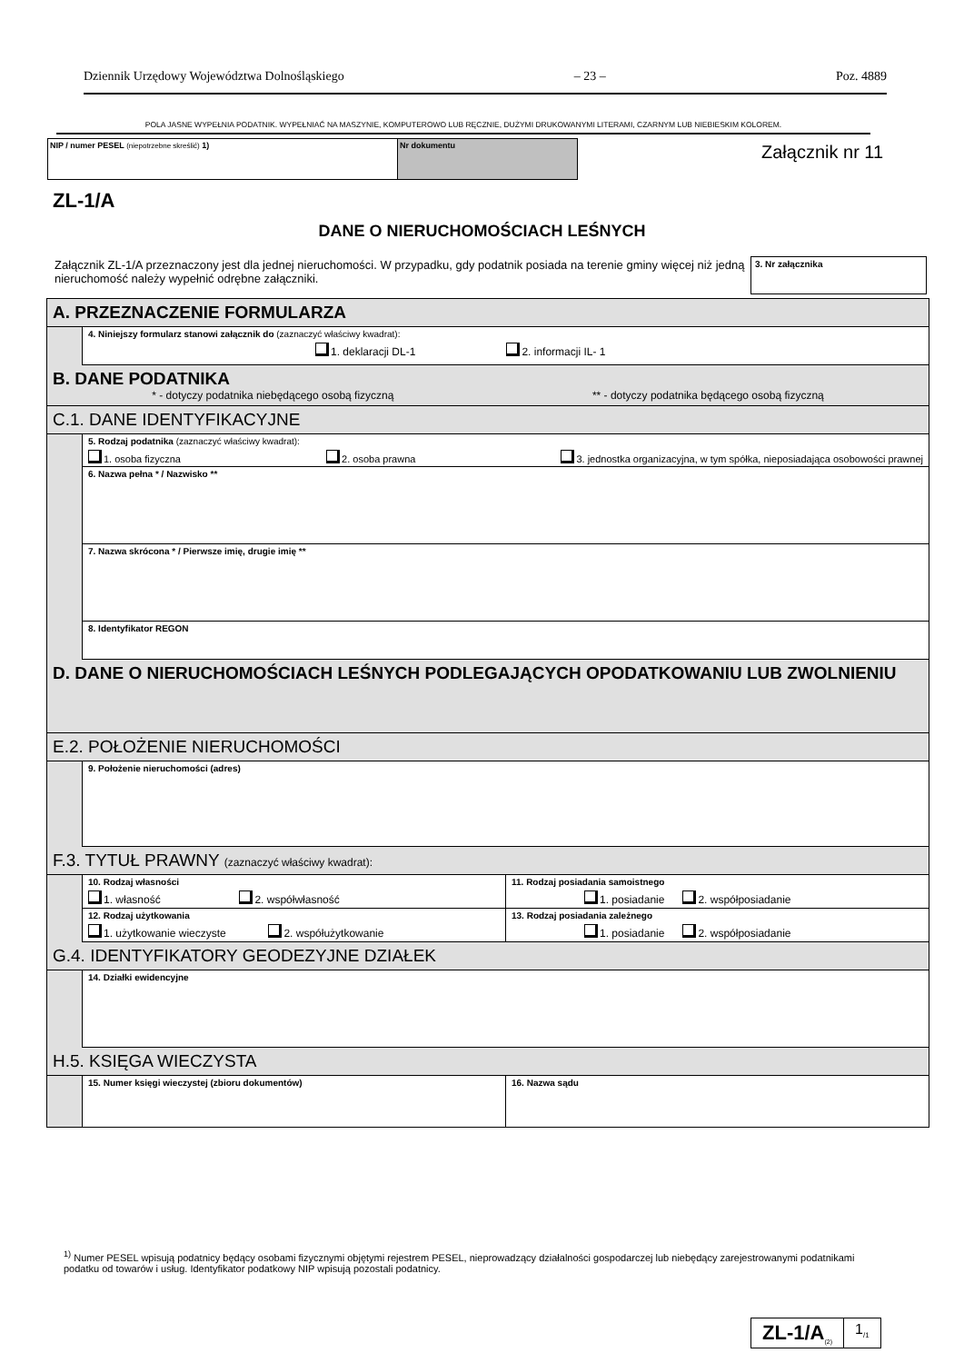Dziennik Urzędowy Województwa Dolnośląskiego – 23 – Poz. 4889
POLA JASNE WYPEŁNIA PODATNIK. WYPEŁNIAĆ NA MASZYNIE, KOMPUTEROWO LUB RĘCZNIE, DUŻYMI DRUKOWANYMI LITERAMI, CZARNYM LUB NIEBIESKIM KOLOREM.
NIP / numer PESEL (niepotrzebne skreślić) 1) Nr dokumentu Załącznik nr 11
ZL-1/A
DANE O NIERUCHOMOŚCIACH LEŚNYCH
Załącznik ZL-1/A przeznaczony jest dla jednej nieruchomości. W przypadku, gdy podatnik posiada na terenie gminy więcej niż jedną nieruchomość należy wypełnić odrębne załączniki.
3. Nr załącznika
A. PRZEZNACZENIE FORMULARZA
4. Niniejszy formularz stanowi załącznik do (zaznaczyć właściwy kwadrat):
1. deklaracji DL-1 2. informacji IL- 1
B. DANE PODATNIKA
* - dotyczy podatnika niebędącego osobą fizyczną ** - dotyczy podatnika będącego osobą fizyczną
C.1. DANE IDENTYFIKACYJNE
5. Rodzaj podatnika (zaznaczyć właściwy kwadrat):
1. osoba fizyczna 2. osoba prawna 3. jednostka organizacyjna, w tym spółka, nieposiadająca osobowości prawnej
6. Nazwa pełna * / Nazwisko **
7. Nazwa skrócona * / Pierwsze imię, drugie imię **
8. Identyfikator REGON
D. DANE O NIERUCHOMOŚCIACH LEŚNYCH PODLEGAJĄCYCH OPODATKOWANIU LUB ZWOLNIENIU
E.2. POŁOŻENIE NIERUCHOMOŚCI
9. Położenie nieruchomości (adres)
F.3. TYTUŁ PRAWNY (zaznaczyć właściwy kwadrat):
10. Rodzaj własności
1. własność 2. współwłasność
11. Rodzaj posiadania samoistnego
1. posiadanie 2. współposiadanie
12. Rodzaj użytkowania
1. użytkowanie wieczyste 2. współużytkowanie
13. Rodzaj posiadania zależnego
1. posiadanie 2. współposiadanie
G.4. IDENTYFIKATORY GEODEZYJNE DZIAŁEK
14. Działki ewidencyjne
H.5. KSIĘGA WIECZYSTA
15. Numer księgi wieczystej (zbioru dokumentów)
16. Nazwa sądu
<sup>1)</sup> Numer PESEL wpisują podatnicy będący osobami fizycznymi objętymi rejestrem PESEL, nieprowadzący działalności gospodarczej lub niebędący zarejestrowanymi podatnikami podatku od towarów i usług. Identyfikator podatkowy NIP wpisują pozostali podatnicy.
ZL-1/A<sub>(2)</sub>
1<sub>/1</sub>